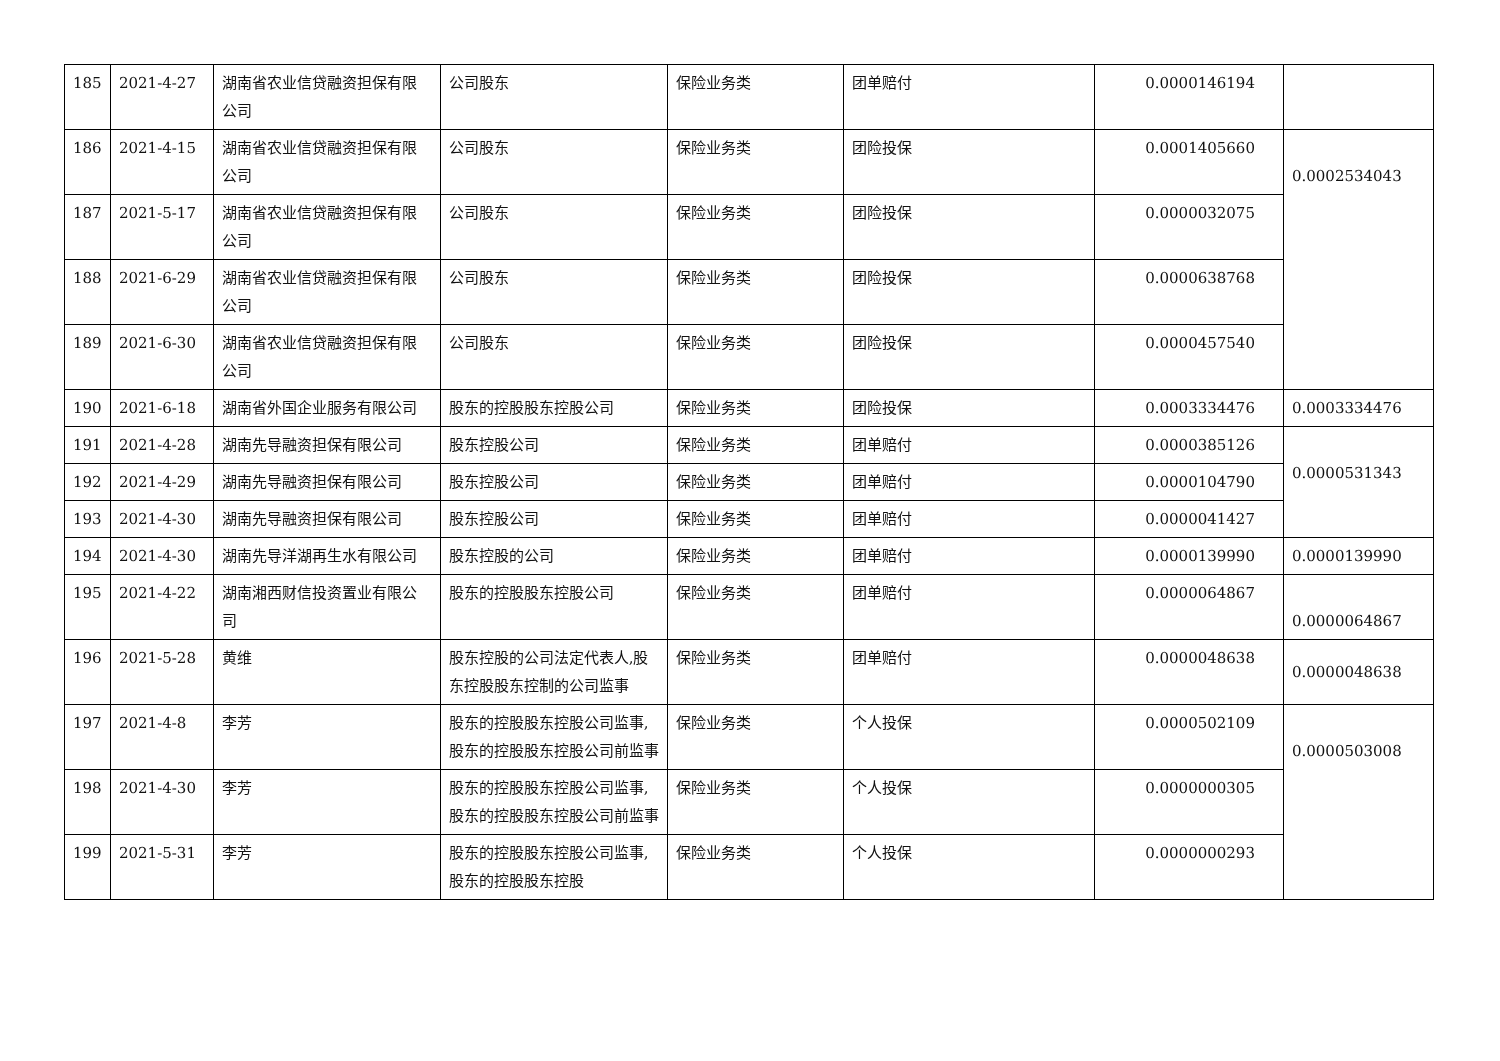| 185 | 2021-4-27 | 湖南省农业信贷融资担保有限公司 | 公司股东 | 保险业务类 | 团单赔付 | 0.0000146194 | |
| 186 | 2021-4-15 | 湖南省农业信贷融资担保有限公司 | 公司股东 | 保险业务类 | 团险投保 | 0.0001405660 | 0.0002534043 |
| 187 | 2021-5-17 | 湖南省农业信贷融资担保有限公司 | 公司股东 | 保险业务类 | 团险投保 | 0.0000032075 | |
| 188 | 2021-6-29 | 湖南省农业信贷融资担保有限公司 | 公司股东 | 保险业务类 | 团险投保 | 0.0000638768 | |
| 189 | 2021-6-30 | 湖南省农业信贷融资担保有限公司 | 公司股东 | 保险业务类 | 团险投保 | 0.0000457540 | |
| 190 | 2021-6-18 | 湖南省外国企业服务有限公司 | 股东的控股股东控股公司 | 保险业务类 | 团险投保 | 0.0003334476 | 0.0003334476 |
| 191 | 2021-4-28 | 湖南先导融资担保有限公司 | 股东控股公司 | 保险业务类 | 团单赔付 | 0.0000385126 | 0.0000531343 |
| 192 | 2021-4-29 | 湖南先导融资担保有限公司 | 股东控股公司 | 保险业务类 | 团单赔付 | 0.0000104790 | |
| 193 | 2021-4-30 | 湖南先导融资担保有限公司 | 股东控股公司 | 保险业务类 | 团单赔付 | 0.0000041427 | |
| 194 | 2021-4-30 | 湖南先导洋湖再生水有限公司 | 股东控股的公司 | 保险业务类 | 团单赔付 | 0.0000139990 | 0.0000139990 |
| 195 | 2021-4-22 | 湖南湘西财信投资置业有限公司 | 股东的控股股东控股公司 | 保险业务类 | 团单赔付 | 0.0000064867 | 0.0000064867 |
| 196 | 2021-5-28 | 黄维 | 股东控股的公司法定代表人,股东控股股东控制的公司监事 | 保险业务类 | 团单赔付 | 0.0000048638 | 0.0000048638 |
| 197 | 2021-4-8 | 李芳 | 股东的控股股东控股公司监事,股东的控股股东控股公司前监事 | 保险业务类 | 个人投保 | 0.0000502109 | 0.0000503008 |
| 198 | 2021-4-30 | 李芳 | 股东的控股股东控股公司监事,股东的控股股东控股公司前监事 | 保险业务类 | 个人投保 | 0.0000000305 | |
| 199 | 2021-5-31 | 李芳 | 股东的控股股东控股公司监事,股东的控股股东控股 | 保险业务类 | 个人投保 | 0.0000000293 | |